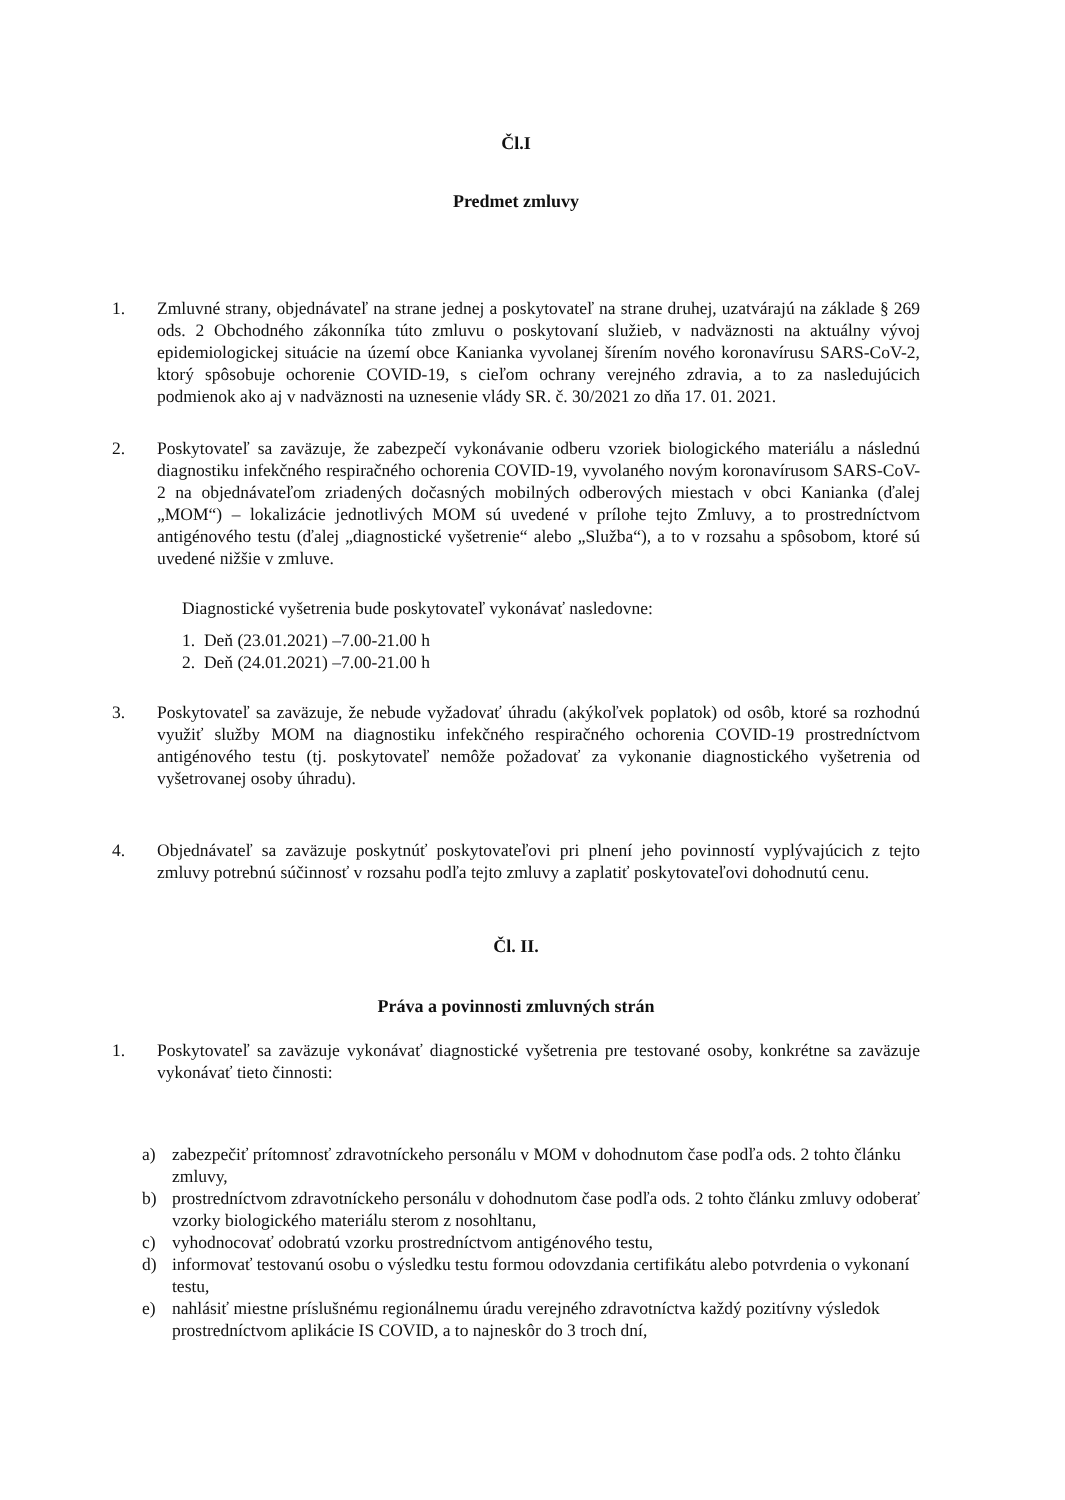Čl.I
Predmet zmluvy
1. Zmluvné strany, objednávateľ na strane jednej a poskytovateľ na strane druhej, uzatvárajú na základe § 269 ods. 2 Obchodného zákonníka túto zmluvu o poskytovaní služieb, v nadväznosti na aktuálny vývoj epidemiologickej situácie na území obce Kanianka vyvolanej šírením nového koronavírusu SARS-CoV-2, ktorý spôsobuje ochorenie COVID-19, s cieľom ochrany verejného zdravia, a to za nasledujúcich podmienok ako aj v nadväznosti na uznesenie vlády SR. č. 30/2021 zo dňa 17. 01. 2021.
2. Poskytovateľ sa zaväzuje, že zabezpečí vykonávanie odberu vzoriek biologického materiálu a následnú diagnostiku infekčného respiračného ochorenia COVID-19, vyvolaného novým koronavírusom SARS-CoV-2 na objednávateľom zriadených dočasných mobilných odberových miestach v obci Kanianka (ďalej „MOM“) – lokalizácie jednotlivých MOM sú uvedené v prílohe tejto Zmluvy, a to prostredníctvom antigénového testu (ďalej „diagnostické vyšetrenie“ alebo „Služba“), a to v rozsahu a spôsobom, ktoré sú uvedené nižšie v zmluve.
Diagnostické vyšetrenia bude poskytovateľ vykonávať nasledovne:
1. Deň (23.01.2021) –7.00-21.00 h
2. Deň (24.01.2021) –7.00-21.00 h
3. Poskytovateľ sa zaväzuje, že nebude vyžadovať úhradu (akýkoľvek poplatok) od osôb, ktoré sa rozhodnú využiť služby MOM na diagnostiku infekčného respiračného ochorenia COVID-19 prostredníctvom antigénového testu (tj. poskytovateľ nemôže požadovať za vykonanie diagnostického vyšetrenia od vyšetrovanej osoby úhradu).
4. Objednávateľ sa zaväzuje poskytnúť poskytovateľovi pri plnení jeho povinností vyplývajúcich z tejto zmluvy potrebnú súčinnosť v rozsahu podľa tejto zmluvy a zaplatiť poskytovateľovi dohodnutú cenu.
Čl. II.
Práva a povinnosti zmluvných strán
1. Poskytovateľ sa zaväzuje vykonávať diagnostické vyšetrenia pre testované osoby, konkrétne sa zaväzuje vykonávať tieto činnosti:
a) zabezpečiť prítomnosť zdravotníckeho personálu v MOM v dohodnutom čase podľa ods. 2 tohto článku zmluvy,
b) prostredníctvom zdravotníckeho personálu v dohodnutom čase podľa ods. 2 tohto článku zmluvy odoberať vzorky biologického materiálu sterom z nosohltanu,
c) vyhodnocovať odobratú vzorku prostredníctvom antigénového testu,
d) informovať testovanú osobu o výsledku testu formou odovzdania certifikátu alebo potvrdenia o vykonaní testu,
e) nahlásiť miestne príslušnému regionálnemu úradu verejného zdravotníctva každý pozitívny výsledok prostredníctvom aplikácie IS COVID, a to najneskôr do 3 troch dní,